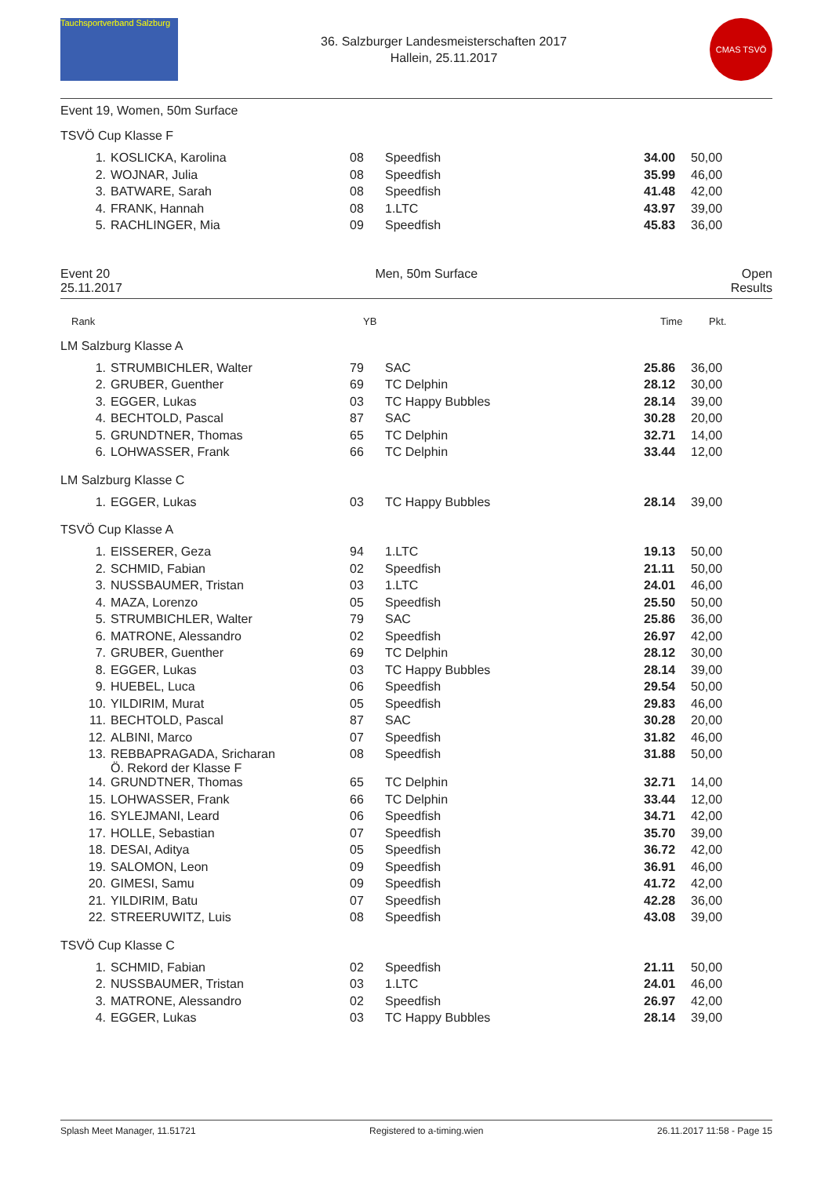Tauchsportverband Salzburg
36. Salzburger Landesmeisterschaften 2017
Hallein, 25.11.2017
CMAS TSVÖ
Event 19, Women, 50m Surface
TSVÖ Cup Klasse F
| 1. | KOSLICKA, Karolina | 08 | Speedfish | 34.00 | 50,00 |
| 2. | WOJNAR, Julia | 08 | Speedfish | 35.99 | 46,00 |
| 3. | BATWARE, Sarah | 08 | Speedfish | 41.48 | 42,00 |
| 4. | FRANK, Hannah | 08 | 1.LTC | 43.97 | 39,00 |
| 5. | RACHLINGER, Mia | 09 | Speedfish | 45.83 | 36,00 |
Event 20
25.11.2017
Men, 50m Surface Open
Results
| Rank | | YB | | Time | Pkt. |
| --- | --- | --- | --- | --- | --- |
LM Salzburg Klasse A
| 1. | STRUMBICHLER, Walter | 79 | SAC | 25.86 | 36,00 |
| 2. | GRUBER, Guenther | 69 | TC Delphin | 28.12 | 30,00 |
| 3. | EGGER, Lukas | 03 | TC Happy Bubbles | 28.14 | 39,00 |
| 4. | BECHTOLD, Pascal | 87 | SAC | 30.28 | 20,00 |
| 5. | GRUNDTNER, Thomas | 65 | TC Delphin | 32.71 | 14,00 |
| 6. | LOHWASSER, Frank | 66 | TC Delphin | 33.44 | 12,00 |
LM Salzburg Klasse C
| 1. | EGGER, Lukas | 03 | TC Happy Bubbles | 28.14 | 39,00 |
TSVÖ Cup Klasse A
| 1. | EISSERER, Geza | 94 | 1.LTC | 19.13 | 50,00 |
| 2. | SCHMID, Fabian | 02 | Speedfish | 21.11 | 50,00 |
| 3. | NUSSBAUMER, Tristan | 03 | 1.LTC | 24.01 | 46,00 |
| 4. | MAZA, Lorenzo | 05 | Speedfish | 25.50 | 50,00 |
| 5. | STRUMBICHLER, Walter | 79 | SAC | 25.86 | 36,00 |
| 6. | MATRONE, Alessandro | 02 | Speedfish | 26.97 | 42,00 |
| 7. | GRUBER, Guenther | 69 | TC Delphin | 28.12 | 30,00 |
| 8. | EGGER, Lukas | 03 | TC Happy Bubbles | 28.14 | 39,00 |
| 9. | HUEBEL, Luca | 06 | Speedfish | 29.54 | 50,00 |
| 10. | YILDIRIM, Murat | 05 | Speedfish | 29.83 | 46,00 |
| 11. | BECHTOLD, Pascal | 87 | SAC | 30.28 | 20,00 |
| 12. | ALBINI, Marco | 07 | Speedfish | 31.82 | 46,00 |
| 13. | REBBAPRAGADA, Sricharan Ö. Rekord der Klasse F | 08 | Speedfish | 31.88 | 50,00 |
| 14. | GRUNDTNER, Thomas | 65 | TC Delphin | 32.71 | 14,00 |
| 15. | LOHWASSER, Frank | 66 | TC Delphin | 33.44 | 12,00 |
| 16. | SYLEJMANI, Leard | 06 | Speedfish | 34.71 | 42,00 |
| 17. | HOLLE, Sebastian | 07 | Speedfish | 35.70 | 39,00 |
| 18. | DESAI, Aditya | 05 | Speedfish | 36.72 | 42,00 |
| 19. | SALOMON, Leon | 09 | Speedfish | 36.91 | 46,00 |
| 20. | GIMESI, Samu | 09 | Speedfish | 41.72 | 42,00 |
| 21. | YILDIRIM, Batu | 07 | Speedfish | 42.28 | 36,00 |
| 22. | STREERUWITZ, Luis | 08 | Speedfish | 43.08 | 39,00 |
TSVÖ Cup Klasse C
| 1. | SCHMID, Fabian | 02 | Speedfish | 21.11 | 50,00 |
| 2. | NUSSBAUMER, Tristan | 03 | 1.LTC | 24.01 | 46,00 |
| 3. | MATRONE, Alessandro | 02 | Speedfish | 26.97 | 42,00 |
| 4. | EGGER, Lukas | 03 | TC Happy Bubbles | 28.14 | 39,00 |
Splash Meet Manager, 11.51721 Registered to a-timing.wien 26.11.2017 11:58 - Page 15